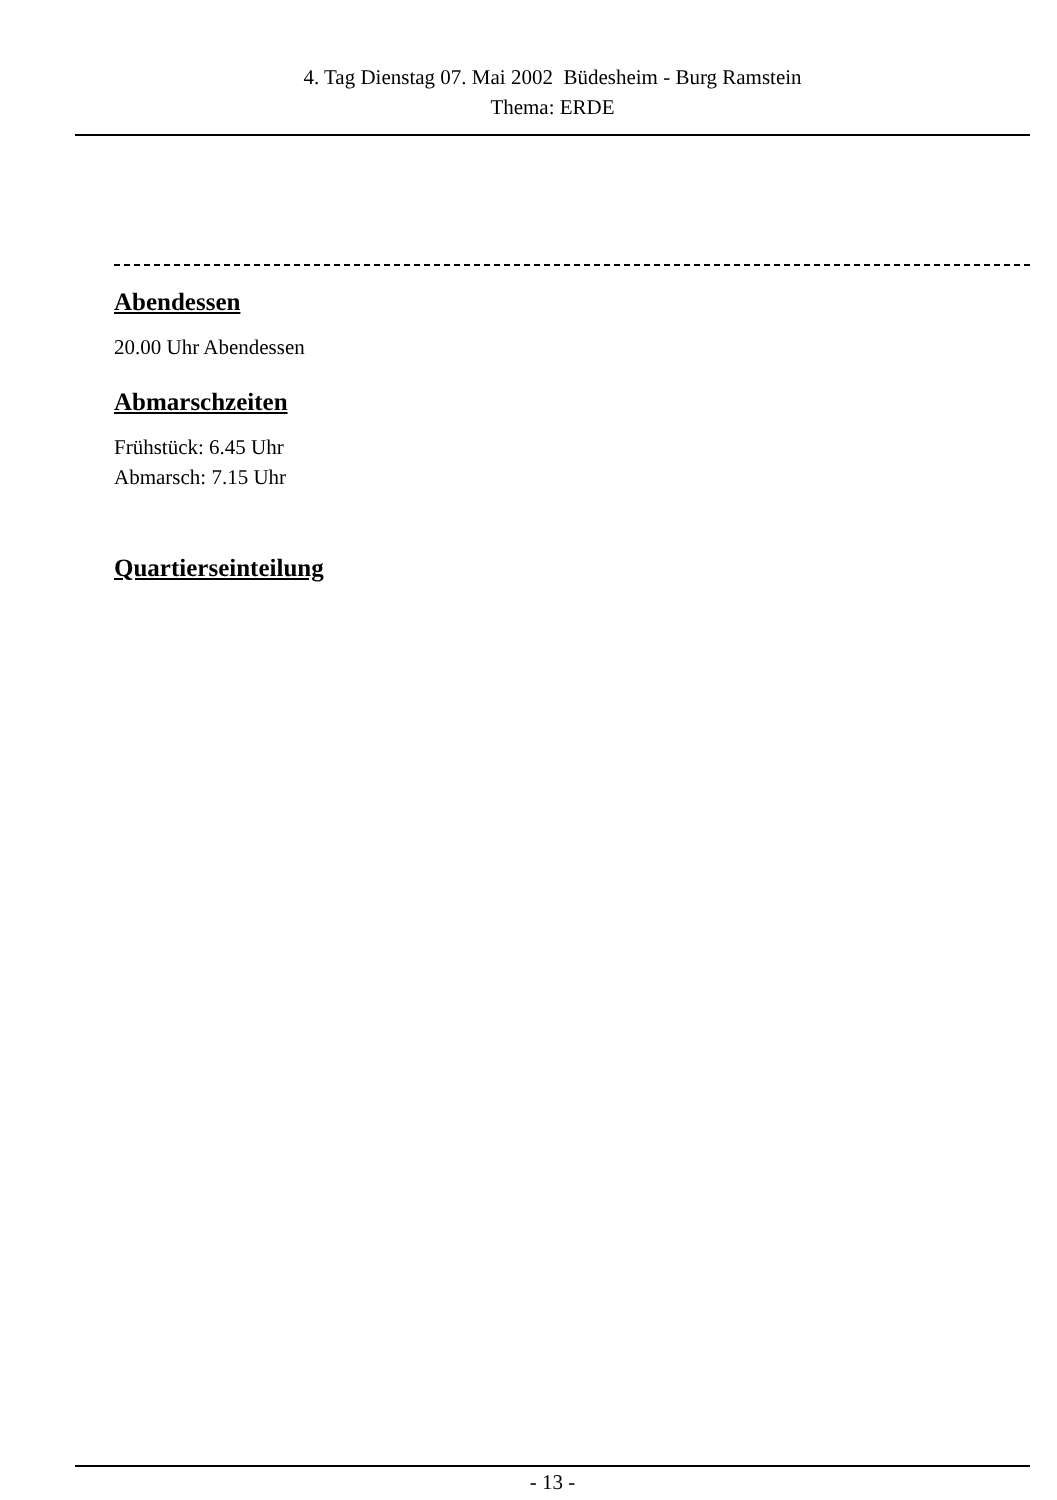4. Tag Dienstag 07. Mai 2002 Büdesheim - Burg Ramstein
Thema: ERDE
Abendessen
20.00 Uhr Abendessen
Abmarschzeiten
Frühstück: 6.45 Uhr
Abmarsch: 7.15 Uhr
Quartierseinteilung
- 13 -